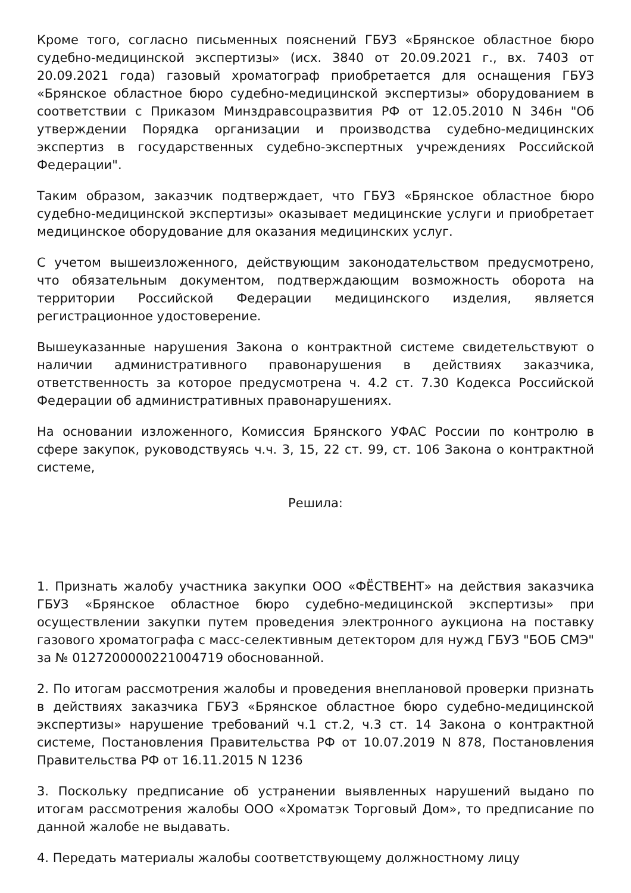Кроме того, согласно письменных пояснений ГБУЗ «Брянское областное бюро судебно-медицинской экспертизы» (исх. 3840 от 20.09.2021 г., вх. 7403 от 20.09.2021 года) газовый хроматограф приобретается для оснащения ГБУЗ «Брянское областное бюро судебно-медицинской экспертизы» оборудованием в соответствии с Приказом Минздравсоцразвития РФ от 12.05.2010 N 346н "Об утверждении Порядка организации и производства судебно-медицинских экспертиз в государственных судебно-экспертных учреждениях Российской Федерации".
Таким образом, заказчик подтверждает, что ГБУЗ «Брянское областное бюро судебно-медицинской экспертизы» оказывает медицинские услуги и приобретает медицинское оборудование для оказания медицинских услуг.
С учетом вышеизложенного, действующим законодательством предусмотрено, что обязательным документом, подтверждающим возможность оборота на территории Российской Федерации медицинского изделия, является регистрационное удостоверение.
Вышеуказанные нарушения Закона о контрактной системе свидетельствуют о наличии административного правонарушения в действиях заказчика, ответственность за которое предусмотрена ч. 4.2 ст. 7.30 Кодекса Российской Федерации об административных правонарушениях.
На основании изложенного, Комиссия Брянского УФАС России по контролю в сфере закупок, руководствуясь ч.ч. 3, 15, 22 ст. 99, ст. 106 Закона о контрактной системе,
Решила:
1. Признать жалобу участника закупки ООО «ФЁСТВЕНТ» на действия заказчика ГБУЗ «Брянское областное бюро судебно-медицинской экспертизы» при осуществлении закупки путем проведения электронного аукциона на поставку газового хроматографа с масс-селективным детектором для нужд ГБУЗ "БОБ СМЭ" за № 0127200000221004719 обоснованной.
2. По итогам рассмотрения жалобы и проведения внеплановой проверки признать в действиях заказчика ГБУЗ «Брянское областное бюро судебно-медицинской экспертизы» нарушение требований ч.1 ст.2, ч.3 ст. 14 Закона о контрактной системе, Постановления Правительства РФ от 10.07.2019 N 878, Постановления Правительства РФ от 16.11.2015 N 1236
3. Поскольку предписание об устранении выявленных нарушений выдано по итогам рассмотрения жалобы ООО «Хроматэк Торговый Дом», то предписание по данной жалобе не выдавать.
4. Передать материалы жалобы соответствующему должностному лицу